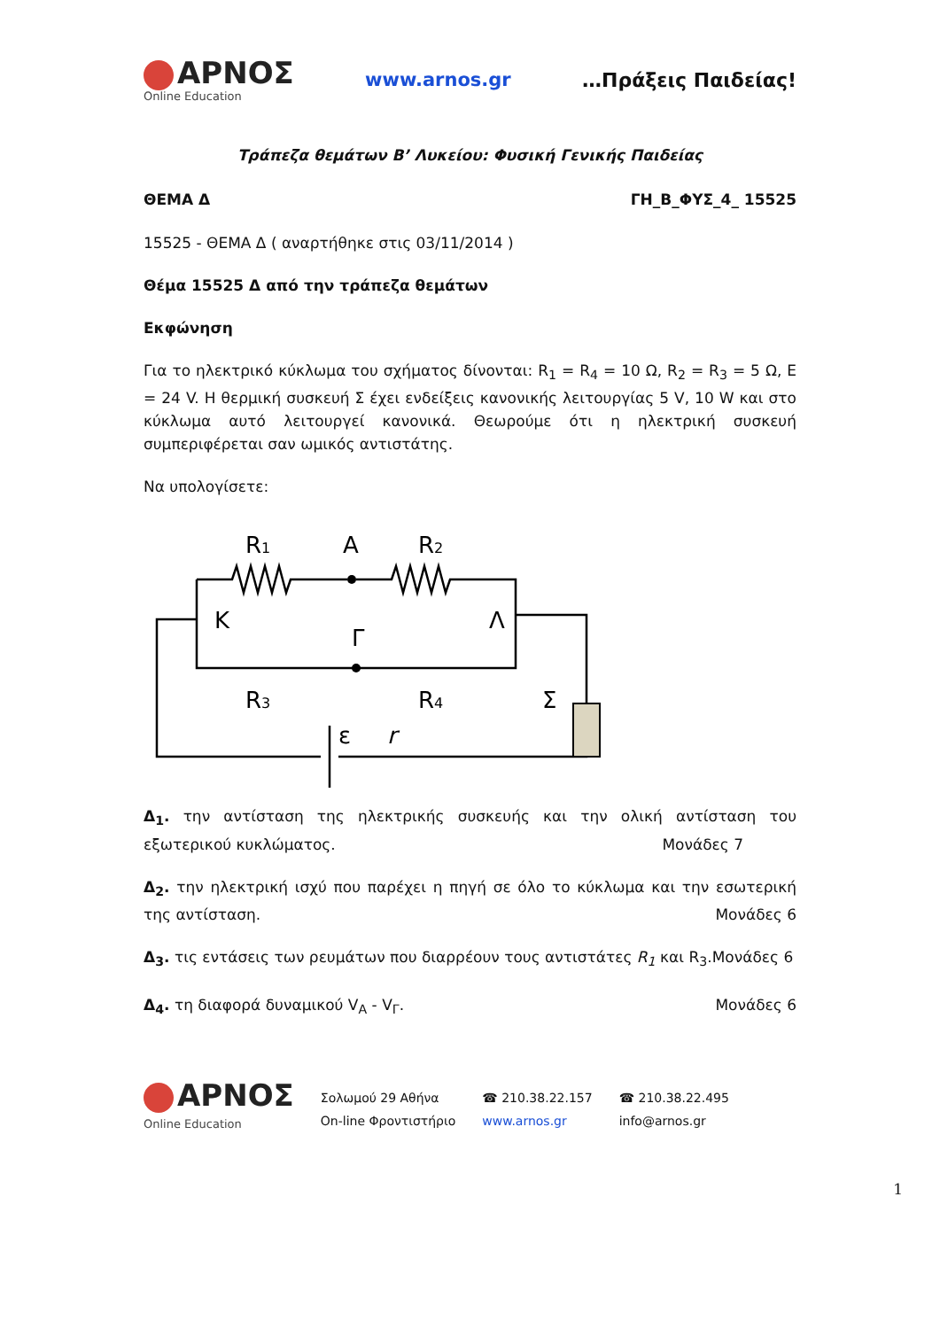ΑΡΝΟΣ
Online Education
www.arnos.gr …Πράξεις Παιδείας!
Τράπεζα θεμάτων Β’ Λυκείου: Φυσική Γενικής Παιδείας
ΘΕΜΑ Δ ΓΗ_Β_ΦΥΣ_4_ 15525
15525 - ΘΕΜΑ Δ ( αναρτήθηκε στις 03/11/2014 )
Θέμα 15525 Δ από την τράπεζα θεμάτων
Εκφώνηση
Για το ηλεκτρικό κύκλωμα του σχήματος δίνονται: R<sub>1</sub> = R<sub>4</sub> = 10 Ω, R<sub>2</sub> = R<sub>3</sub> = 5 Ω, Ε = 24 V. Η θερμική συσκευή Σ έχει ενδείξεις κανονικής λειτουργίας 5 V, 10 W και στο κύκλωμα αυτό λειτουργεί κανονικά. Θεωρούμε ότι η ηλεκτρική συσκευή συμπεριφέρεται σαν ωμικός αντιστάτης.
Να υπολογίσετε:
R1
A
R2
K
Λ
Γ
R3
R4
Σ
ε
r
Δ<sub>1</sub>. την αντίσταση της ηλεκτρικής συσκευής και την ολική αντίσταση του εξωτερικού κυκλώματος. Μονάδες 7
Δ<sub>2</sub>. την ηλεκτρική ισχύ που παρέχει η πηγή σε όλο το κύκλωμα και την εσωτερική της αντίσταση. Μονάδες 6
Δ<sub>3</sub>. τις εντάσεις των ρευμάτων που διαρρέουν τους αντιστάτες R<sub>1</sub> και R<sub>3</sub>.Μονάδες 6
Δ<sub>4</sub>. τη διαφορά δυναμικού V<sub>A</sub> - V<sub>Γ</sub>. Μονάδες 6
ΑΡΝΟΣ
Online Education
Σολωμού 29 Αθήνα
On-line Φροντιστήριο
☎ 210.38.22.157
www.arnos.gr
☎ 210.38.22.495
info@arnos.gr
1